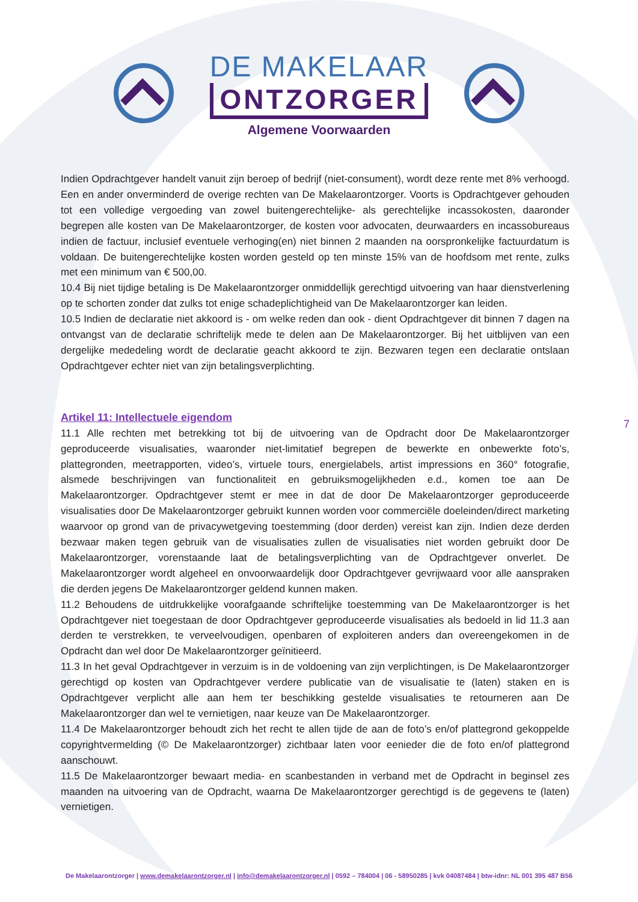DE MAKELAAR
ONTZORGER
Algemene Voorwaarden
Indien Opdrachtgever handelt vanuit zijn beroep of bedrijf (niet-consument), wordt deze rente met 8% verhoogd. Een en ander onverminderd de overige rechten van De Makelaarontzorger. Voorts is Opdrachtgever gehouden tot een volledige vergoeding van zowel buitengerechtelijke- als gerechtelijke incassokosten, daaronder begrepen alle kosten van De Makelaarontzorger, de kosten voor advocaten, deurwaarders en incassobureaus indien de factuur, inclusief eventuele verhoging(en) niet binnen 2 maanden na oorspronkelijke factuurdatum is voldaan. De buitengerechtelijke kosten worden gesteld op ten minste 15% van de hoofdsom met rente, zulks met een minimum van € 500,00.
10.4 Bij niet tijdige betaling is De Makelaarontzorger onmiddellijk gerechtigd uitvoering van haar dienstverlening op te schorten zonder dat zulks tot enige schadeplichtigheid van De Makelaarontzorger kan leiden.
10.5 Indien de declaratie niet akkoord is - om welke reden dan ook - dient Opdrachtgever dit binnen 7 dagen na ontvangst van de declaratie schriftelijk mede te delen aan De Makelaarontzorger. Bij het uitblijven van een dergelijke mededeling wordt de declaratie geacht akkoord te zijn. Bezwaren tegen een declaratie ontslaan Opdrachtgever echter niet van zijn betalingsverplichting.
Artikel 11: Intellectuele eigendom
11.1 Alle rechten met betrekking tot bij de uitvoering van de Opdracht door De Makelaarontzorger geproduceerde visualisaties, waaronder niet-limitatief begrepen de bewerkte en onbewerkte foto’s, plattegronden, meetrapporten, video’s, virtuele tours, energielabels, artist impressions en 360° fotografie, alsmede beschrijvingen van functionaliteit en gebruiksmogelijkheden e.d., komen toe aan De Makelaarontzorger. Opdrachtgever stemt er mee in dat de door De Makelaarontzorger geproduceerde visualisaties door De Makelaarontzorger gebruikt kunnen worden voor commerciële doeleinden/direct marketing waarvoor op grond van de privacywetgeving toestemming (door derden) vereist kan zijn. Indien deze derden bezwaar maken tegen gebruik van de visualisaties zullen de visualisaties niet worden gebruikt door De Makelaarontzorger, vorenstaande laat de betalingsverplichting van de Opdrachtgever onverlet. De Makelaarontzorger wordt algeheel en onvoorwaardelijk door Opdrachtgever gevrijwaard voor alle aanspraken die derden jegens De Makelaarontzorger geldend kunnen maken.
11.2 Behoudens de uitdrukkelijke voorafgaande schriftelijke toestemming van De Makelaarontzorger is het Opdrachtgever niet toegestaan de door Opdrachtgever geproduceerde visualisaties als bedoeld in lid 11.3 aan derden te verstrekken, te verveelvoudigen, openbaren of exploiteren anders dan overeengekomen in de Opdracht dan wel door De Makelaarontzorger geïnitieerd.
11.3 In het geval Opdrachtgever in verzuim is in de voldoening van zijn verplichtingen, is De Makelaarontzorger gerechtigd op kosten van Opdrachtgever verdere publicatie van de visualisatie te (laten) staken en is Opdrachtgever verplicht alle aan hem ter beschikking gestelde visualisaties te retourneren aan De Makelaarontzorger dan wel te vernietigen, naar keuze van De Makelaarontzorger.
11.4 De Makelaarontzorger behoudt zich het recht te allen tijde de aan de foto’s en/of plattegrond gekoppelde copyrightvermelding (© De Makelaarontzorger) zichtbaar laten voor eenieder die de foto en/of plattegrond aanschouwt.
11.5 De Makelaarontzorger bewaart media- en scanbestanden in verband met de Opdracht in beginsel zes maanden na uitvoering van de Opdracht, waarna De Makelaarontzorger gerechtigd is de gegevens te (laten) vernietigen.
7
De Makelaarontzorger | www.demakelaarontzorger.nl | info@demakelaarontzorger.nl | 0592 – 784004 | 06 - 58950285 | kvk 04087484 | btw-idnr: NL 001 395 487 B56